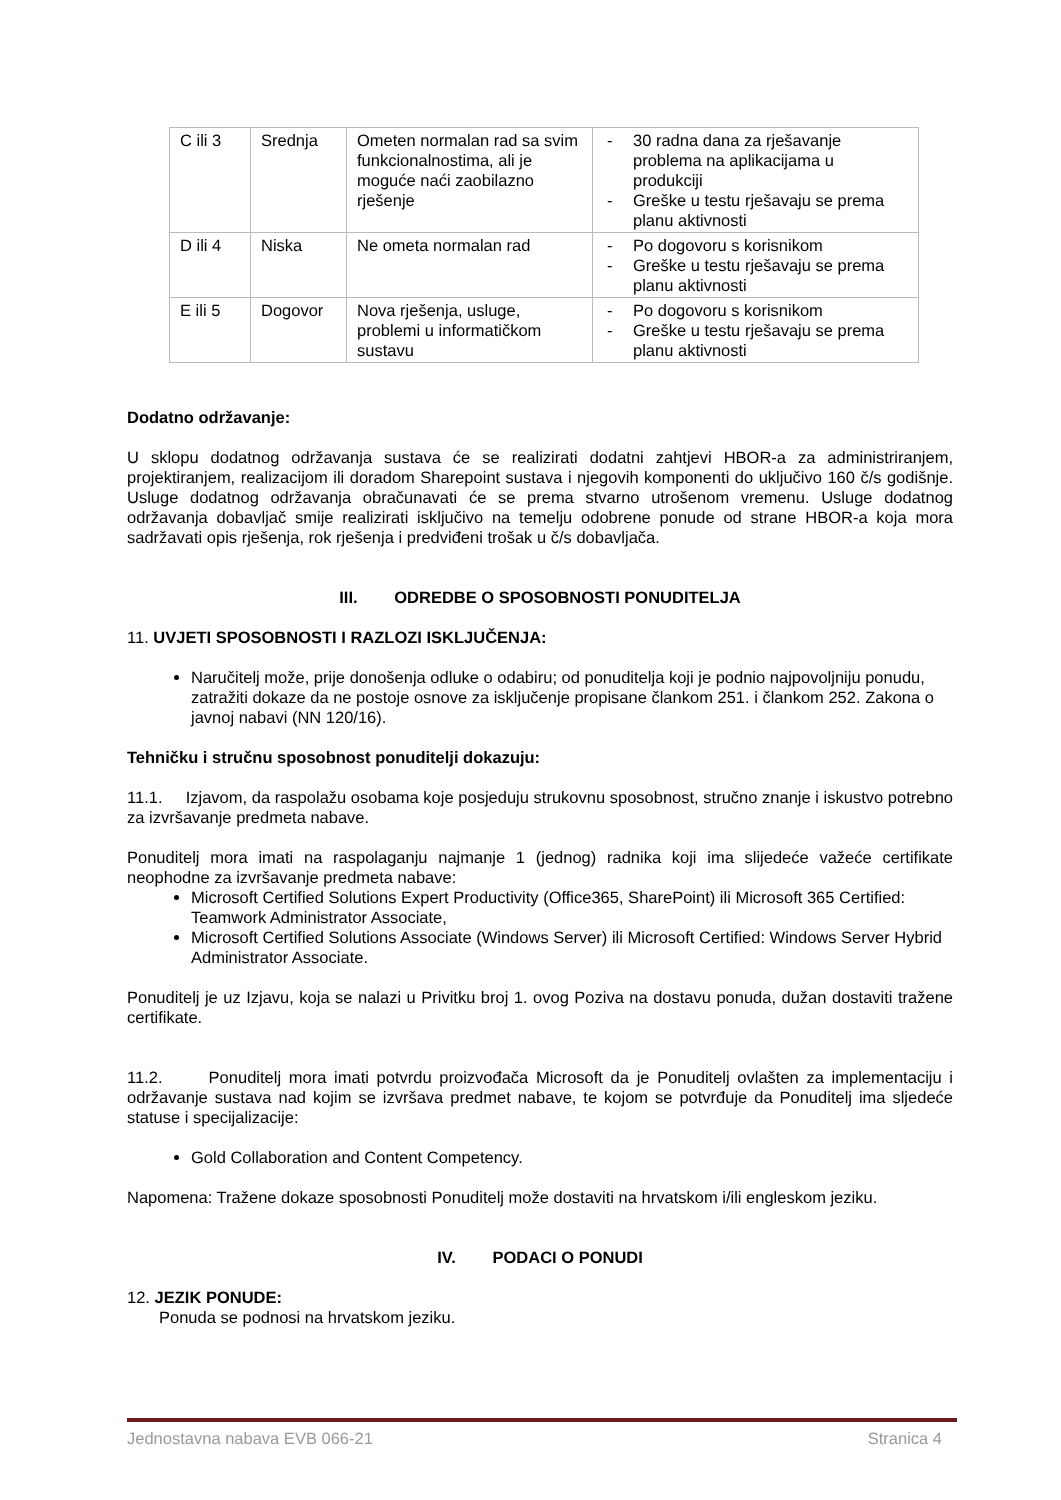| C ili 3 | Srednja | Ometen normalan rad sa svim funkcionalnostima, ali je moguće naći zaobilazno rješenje | - 30 radna dana za rješavanje problema na aplikacijama u produkciji - Greške u testu rješavaju se prema planu aktivnosti |
| D ili 4 | Niska | Ne ometa normalan rad | - Po dogovoru s korisnikom - Greške u testu rješavaju se prema planu aktivnosti |
| E ili 5 | Dogovor | Nova rješenja, usluge, problemi u informatičkom sustavu | - Po dogovoru s korisnikom - Greške u testu rješavaju se prema planu aktivnosti |
Dodatno održavanje:
U sklopu dodatnog održavanja sustava će se realizirati dodatni zahtjevi HBOR-a za administriranjem, projektiranjem, realizacijom ili doradom Sharepoint sustava i njegovih komponenti do uključivo 160 č/s godišnje. Usluge dodatnog održavanja obračunavati će se prema stvarno utrošenom vremenu. Usluge dodatnog održavanja dobavljač smije realizirati isključivo na temelju odobrene ponude od strane HBOR-a koja mora sadržavati opis rješenja, rok rješenja i predviđeni trošak u č/s dobavljača.
III. ODREDBE O SPOSOBNOSTI PONUDITELJA
11. UVJETI SPOSOBNOSTI I RAZLOZI ISKLJUČENJA:
Naručitelj može, prije donošenja odluke o odabiru; od ponuditelja koji je podnio najpovoljniju ponudu, zatražiti dokaze da ne postoje osnove za isključenje propisane člankom 251. i člankom 252. Zakona o javnoj nabavi (NN 120/16).
Tehničku i stručnu sposobnost ponuditelji dokazuju:
11.1. Izjavom, da raspolažu osobama koje posjeduju strukovnu sposobnost, stručno znanje i iskustvo potrebno za izvršavanje predmeta nabave.
Ponuditelj mora imati na raspolaganju najmanje 1 (jednog) radnika koji ima slijedeće važeće certifikate neophodne za izvršavanje predmeta nabave:
Microsoft Certified Solutions Expert Productivity (Office365, SharePoint) ili Microsoft 365 Certified: Teamwork Administrator Associate,
Microsoft Certified Solutions Associate (Windows Server) ili Microsoft Certified: Windows Server Hybrid Administrator Associate.
Ponuditelj je uz Izjavu, koja se nalazi u Privitku broj 1. ovog Poziva na dostavu ponuda, dužan dostaviti tražene certifikate.
11.2. Ponuditelj mora imati potvrdu proizvođača Microsoft da je Ponuditelj ovlašten za implementaciju i održavanje sustava nad kojim se izvršava predmet nabave, te kojom se potvrđuje da Ponuditelj ima sljedeće statuse i specijalizacije:
Gold Collaboration and Content Competency.
Napomena: Tražene dokaze sposobnosti Ponuditelj može dostaviti na hrvatskom i/ili engleskom jeziku.
IV. PODACI O PONUDI
12. JEZIK PONUDE:
Ponuda se podnosi na hrvatskom jeziku.
Jednostavna nabava EVB 066-21 Stranica 4